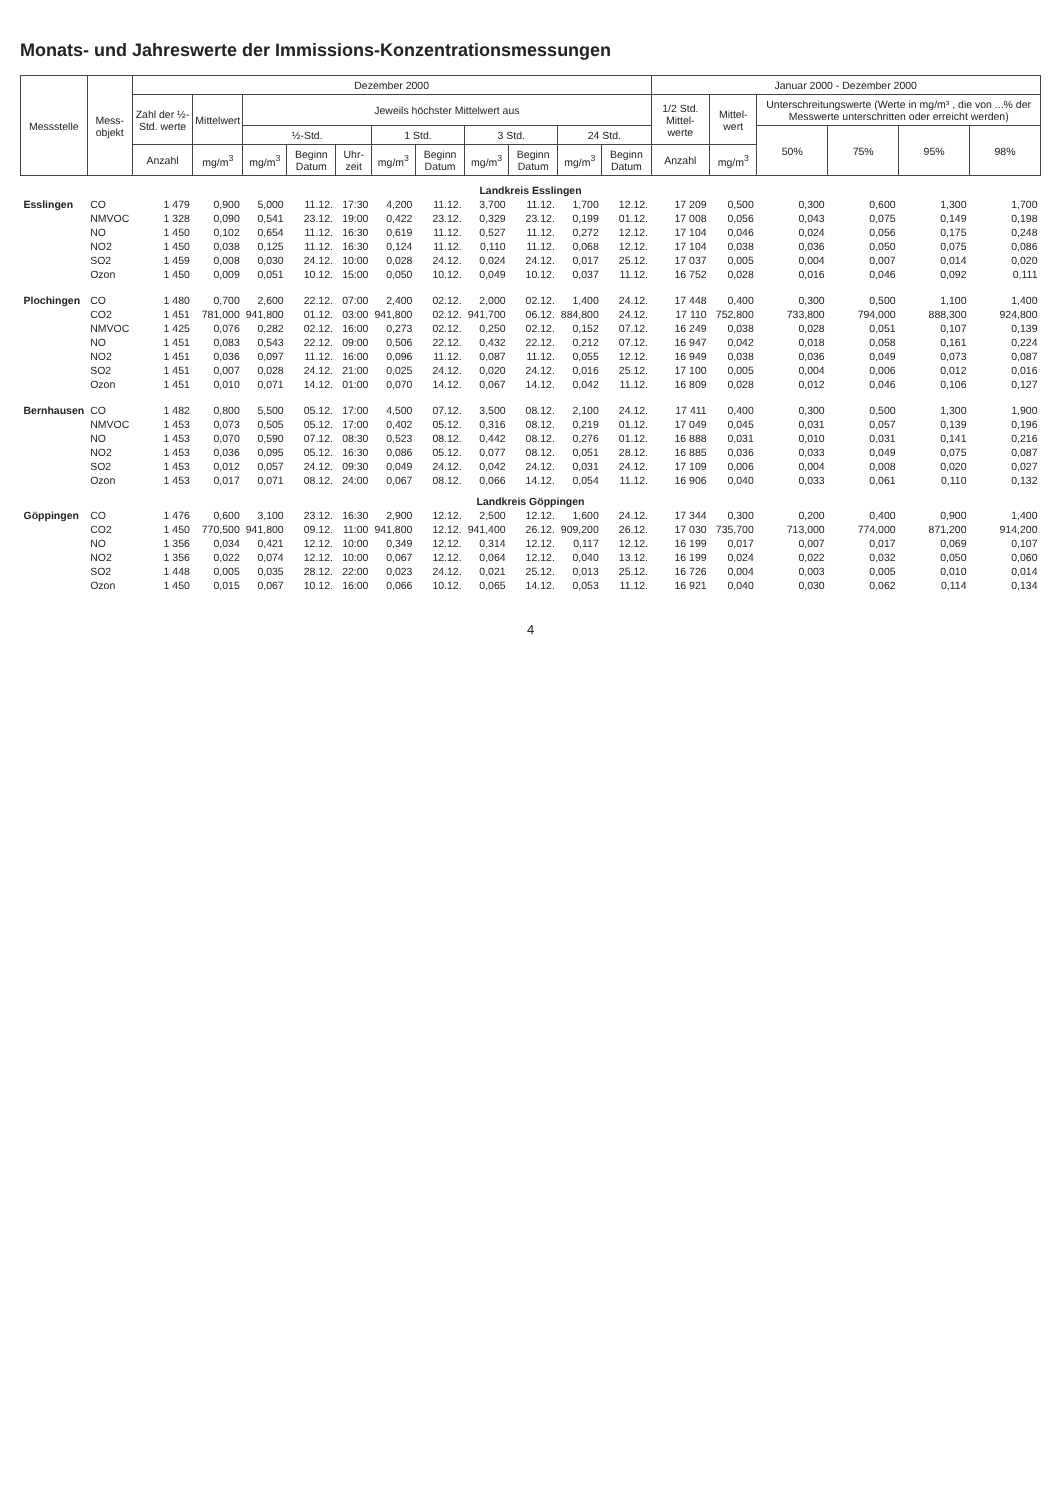Monats- und Jahreswerte der Immissions-Konzentrationsmessungen
| Messstelle | Mess- objekt | Dezember 2000 | | | | | | | | | | | Januar 2000 - Dezember 2000 | | | | | |
| --- | --- | --- | --- | --- | --- | --- | --- | --- | --- | --- | --- | --- | --- | --- | --- | --- | --- | --- |
| | | Zahl der ½-Std. werte | Mittelwert | Jeweils höchster Mittelwert aus | | | | | | | | | 1/2 Std. Mittel-werte | Mittel-wert | Unterschreitungswerte (Werte in mg/m³ , die von ...% der Messwerte unterschritten oder erreicht werden) | | | |
| | | | | ½-Std. | | | 1 Std. | | 3 Std. | | 24 Std. | | | | 50% | 75% | 95% | 98% |
| | | Anzahl | mg/m<sup>3</sup> | mg/m<sup>3</sup> | Beginn Datum | Uhr-zeit | mg/m<sup>3</sup> | Beginn Datum | mg/m<sup>3</sup> | Beginn Datum | mg/m<sup>3</sup> | Beginn Datum | Anzahl | mg/m<sup>3</sup> | | | | |
| Landkreis Esslingen | | | | | | | | | | | | | | | | | | |
| Esslingen | CO | 1 479 | 0,900 | 5,000 | 11.12. | 17:30 | 4,200 | 11.12. | 3,700 | 11.12. | 1,700 | 12.12. | 17 209 | 0,500 | 0,300 | 0,600 | 1,300 | 1,700 |
| | NMVOC | 1 328 | 0,090 | 0,541 | 23.12. | 19:00 | 0,422 | 23.12. | 0,329 | 23.12. | 0,199 | 01.12. | 17 008 | 0,056 | 0,043 | 0,075 | 0,149 | 0,198 |
| | NO | 1 450 | 0,102 | 0,654 | 11.12. | 16:30 | 0,619 | 11.12. | 0,527 | 11.12. | 0,272 | 12.12. | 17 104 | 0,046 | 0,024 | 0,056 | 0,175 | 0,248 |
| | NO2 | 1 450 | 0,038 | 0,125 | 11.12. | 16:30 | 0,124 | 11.12. | 0,110 | 11.12. | 0,068 | 12.12. | 17 104 | 0,038 | 0,036 | 0,050 | 0,075 | 0,086 |
| | SO2 | 1 459 | 0,008 | 0,030 | 24.12. | 10:00 | 0,028 | 24.12. | 0,024 | 24.12. | 0,017 | 25.12. | 17 037 | 0,005 | 0,004 | 0,007 | 0,014 | 0,020 |
| | Ozon | 1 450 | 0,009 | 0,051 | 10.12. | 15:00 | 0,050 | 10.12. | 0,049 | 10.12. | 0,037 | 11.12. | 16 752 | 0,028 | 0,016 | 0,046 | 0,092 | 0,111 |
| Plochingen | CO | 1 480 | 0,700 | 2,600 | 22.12. | 07:00 | 2,400 | 02.12. | 2,000 | 02.12. | 1,400 | 24.12. | 17 448 | 0,400 | 0,300 | 0,500 | 1,100 | 1,400 |
| | CO2 | 1 451 | 781,000 | 941,800 | 01.12. | 03:00 | 941,800 | 02.12. | 941,700 | 06.12. | 884,800 | 24.12. | 17 110 | 752,800 | 733,800 | 794,000 | 888,300 | 924,800 |
| | NMVOC | 1 425 | 0,076 | 0,282 | 02.12. | 16:00 | 0,273 | 02.12. | 0,250 | 02.12. | 0,152 | 07.12. | 16 249 | 0,038 | 0,028 | 0,051 | 0,107 | 0,139 |
| | NO | 1 451 | 0,083 | 0,543 | 22.12. | 09:00 | 0,506 | 22.12. | 0,432 | 22.12. | 0,212 | 07.12. | 16 947 | 0,042 | 0,018 | 0,058 | 0,161 | 0,224 |
| | NO2 | 1 451 | 0,036 | 0,097 | 11.12. | 16:00 | 0,096 | 11.12. | 0,087 | 11.12. | 0,055 | 12.12. | 16 949 | 0,038 | 0,036 | 0,049 | 0,073 | 0,087 |
| | SO2 | 1 451 | 0,007 | 0,028 | 24.12. | 21:00 | 0,025 | 24.12. | 0,020 | 24.12. | 0,016 | 25.12. | 17 100 | 0,005 | 0,004 | 0,006 | 0,012 | 0,016 |
| | Ozon | 1 451 | 0,010 | 0,071 | 14.12. | 01:00 | 0,070 | 14.12. | 0,067 | 14.12. | 0,042 | 11.12. | 16 809 | 0,028 | 0,012 | 0,046 | 0,106 | 0,127 |
| Bernhausen | CO | 1 482 | 0,800 | 5,500 | 05.12. | 17:00 | 4,500 | 07.12. | 3,500 | 08.12. | 2,100 | 24.12. | 17 411 | 0,400 | 0,300 | 0,500 | 1,300 | 1,900 |
| | NMVOC | 1 453 | 0,073 | 0,505 | 05.12. | 17:00 | 0,402 | 05.12. | 0,316 | 08.12. | 0,219 | 01.12. | 17 049 | 0,045 | 0,031 | 0,057 | 0,139 | 0,196 |
| | NO | 1 453 | 0,070 | 0,590 | 07.12. | 08:30 | 0,523 | 08.12. | 0,442 | 08.12. | 0,276 | 01.12. | 16 888 | 0,031 | 0,010 | 0,031 | 0,141 | 0,216 |
| | NO2 | 1 453 | 0,036 | 0,095 | 05.12. | 16:30 | 0,086 | 05.12. | 0,077 | 08.12. | 0,051 | 28.12. | 16 885 | 0,036 | 0,033 | 0,049 | 0,075 | 0,087 |
| | SO2 | 1 453 | 0,012 | 0,057 | 24.12. | 09:30 | 0,049 | 24.12. | 0,042 | 24.12. | 0,031 | 24.12. | 17 109 | 0,006 | 0,004 | 0,008 | 0,020 | 0,027 |
| | Ozon | 1 453 | 0,017 | 0,071 | 08.12. | 24:00 | 0,067 | 08.12. | 0,066 | 14.12. | 0,054 | 11.12. | 16 906 | 0,040 | 0,033 | 0,061 | 0,110 | 0,132 |
| Landkreis Göppingen | | | | | | | | | | | | | | | | | | |
| Göppingen | CO | 1 476 | 0,600 | 3,100 | 23.12. | 16:30 | 2,900 | 12.12. | 2,500 | 12.12. | 1,600 | 24.12. | 17 344 | 0,300 | 0,200 | 0,400 | 0,900 | 1,400 |
| | CO2 | 1 450 | 770,500 | 941,800 | 09.12. | 11:00 | 941,800 | 12.12. | 941,400 | 26.12. | 909,200 | 26.12. | 17 030 | 735,700 | 713,000 | 774,000 | 871,200 | 914,200 |
| | NO | 1 356 | 0,034 | 0,421 | 12.12. | 10:00 | 0,349 | 12.12. | 0,314 | 12.12. | 0,117 | 12.12. | 16 199 | 0,017 | 0,007 | 0,017 | 0,069 | 0,107 |
| | NO2 | 1 356 | 0,022 | 0,074 | 12.12. | 10:00 | 0,067 | 12.12. | 0,064 | 12.12. | 0,040 | 13.12. | 16 199 | 0,024 | 0,022 | 0,032 | 0,050 | 0,060 |
| | SO2 | 1 448 | 0,005 | 0,035 | 28.12. | 22:00 | 0,023 | 24.12. | 0,021 | 25.12. | 0,013 | 25.12. | 16 726 | 0,004 | 0,003 | 0,005 | 0,010 | 0,014 |
| | Ozon | 1 450 | 0,015 | 0,067 | 10.12. | 16:00 | 0,066 | 10.12. | 0,065 | 14.12. | 0,053 | 11.12. | 16 921 | 0,040 | 0,030 | 0,062 | 0,114 | 0,134 |
4